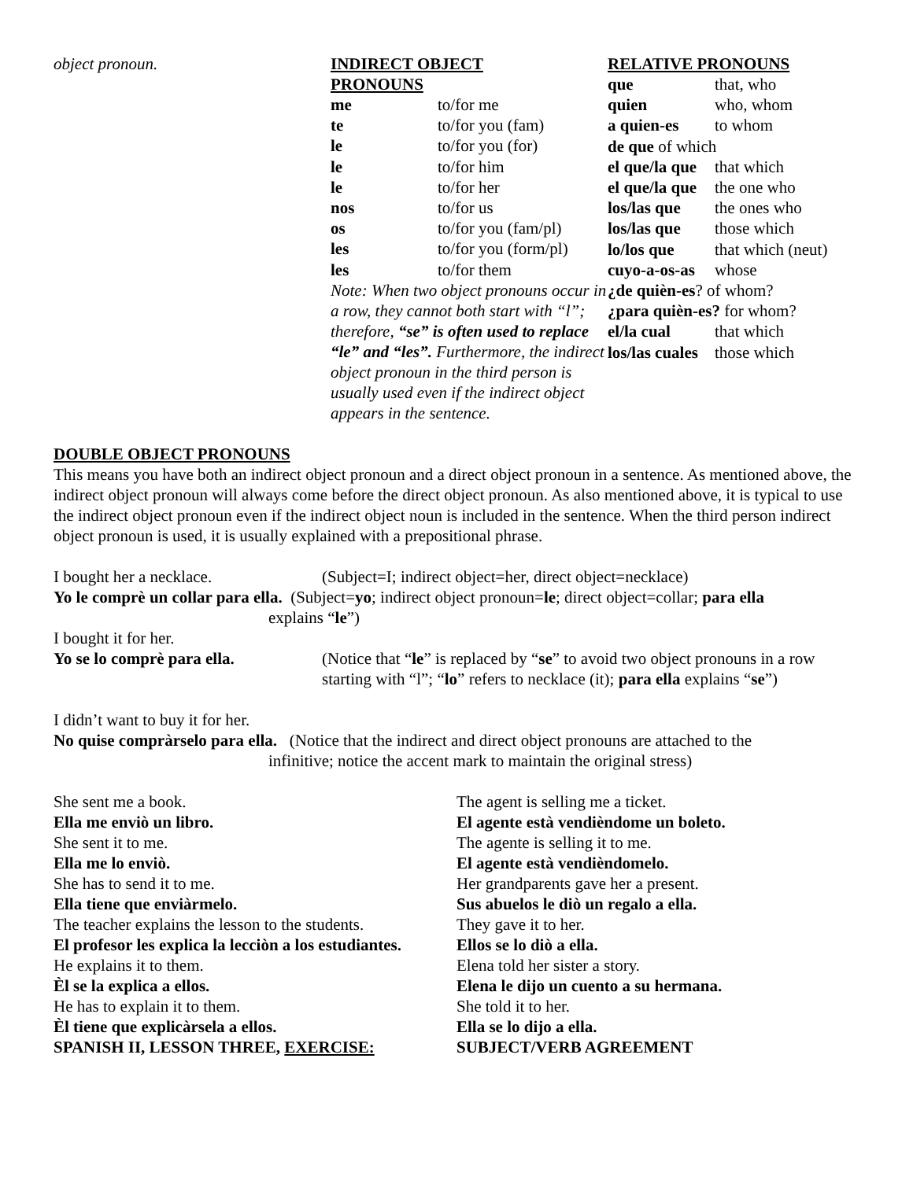object pronoun. INDIRECT OBJECT
PRONOUNS
| me | to/for me |
| te | to/for you (fam) |
| le | to/for you (for) |
| le | to/for him |
| le | to/for her |
| nos | to/for us |
| os | to/for you (fam/pl) |
| les | to/for you (form/pl) |
| les | to/for them |
Note: When two object pronouns occur in a row, they cannot both start with “l”; therefore, “se” is often used to replace “le” and “les”. Furthermore, the indirect object pronoun in the third person is usually used even if the indirect object appears in the sentence.
RELATIVE PRONOUNS
| que | that, who |
| quien | who, whom |
| a quien-es | to whom |
| de que of which | |
| el que/la que | that which |
| el que/la que | the one who |
| los/las que | the ones who |
| los/las que | those which |
| lo/los que | that which (neut) |
| cuyo-a-os-as | whose |
| ¿de quièn-es ? of whom? | |
| ¿para quièn-es? for whom? | |
| el/la cual | that which |
| los/las cuales | those which |
DOUBLE OBJECT PRONOUNS
This means you have both an indirect object pronoun and a direct object pronoun in a sentence. As mentioned above, the indirect object pronoun will always come before the direct object pronoun. As also mentioned above, it is typical to use the indirect object pronoun even if the indirect object noun is included in the sentence. When the third person indirect object pronoun is used, it is usually explained with a prepositional phrase.
I bought her a necklace. (Subject=I; indirect object=her, direct object=necklace)
Yo le comprè un collar para ella. (Subject=yo; indirect object pronoun=le; direct object=collar; para ella
explains “le”)
I bought it for her.
Yo se lo comprè para ella. (Notice that “le” is replaced by “se” to avoid two object pronouns in a row starting with “l”; “lo” refers to necklace (it); para ella explains “se”)
I didn’t want to buy it for her.
No quise compràrselo para ella. (Notice that the indirect and direct object pronouns are attached to the
infinitive; notice the accent mark to maintain the original stress)
She sent me a book.
Ella me enviò un libro.
She sent it to me.
Ella me lo enviò.
She has to send it to me.
Ella tiene que enviàrmelo.
The teacher explains the lesson to the students.
El profesor les explica la lecciòn a los estudiantes.
He explains it to them.
Èl se la explica a ellos.
He has to explain it to them.
Èl tiene que explicàrsela a ellos.
SPANISH II, LESSON THREE, EXERCISE:
The agent is selling me a ticket.
El agente està vendièndome un boleto.
The agente is selling it to me.
El agente està vendièndomelo.
Her grandparents gave her a present.
Sus abuelos le diò un regalo a ella.
They gave it to her.
Ellos se lo diò a ella.
Elena told her sister a story.
Elena le dijo un cuento a su hermana.
She told it to her.
Ella se lo dijo a ella.
SUBJECT/VERB AGREEMENT